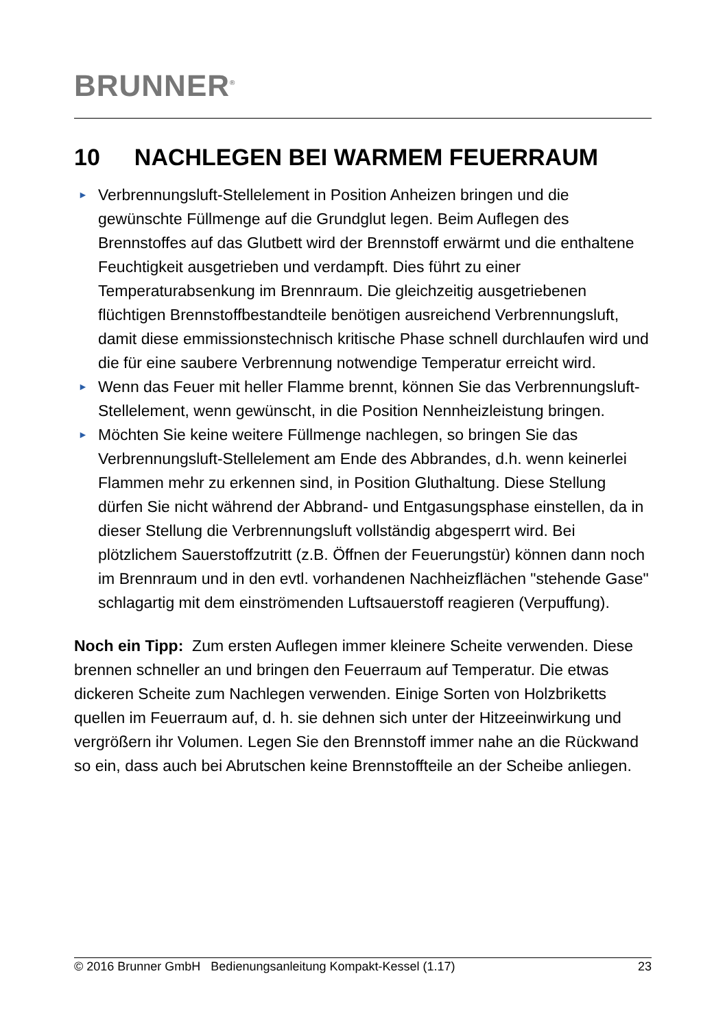BRUNNER<sup>®</sup>
10 NACHLEGEN BEI WARMEM FEUERRAUM
► Verbrennungsluft-Stellelement in Position Anheizen bringen und die gewünschte Füllmenge auf die Grundglut legen. Beim Auflegen des Brennstoffes auf das Glutbett wird der Brennstoff erwärmt und die enthaltene Feuchtigkeit ausgetrieben und verdampft. Dies führt zu einer Temperaturabsenkung im Brennraum. Die gleichzeitig ausgetriebenen flüchtigen Brennstoffbestandteile benötigen ausreichend Verbrennungsluft, damit diese emmissionstechnisch kritische Phase schnell durchlaufen wird und die für eine saubere Verbrennung notwendige Temperatur erreicht wird.
► Wenn das Feuer mit heller Flamme brennt, können Sie das Verbrennungsluft-Stellelement, wenn gewünscht, in die Position Nennheizleistung bringen.
► Möchten Sie keine weitere Füllmenge nachlegen, so bringen Sie das Verbrennungsluft-Stellelement am Ende des Abbrandes, d.h. wenn keinerlei Flammen mehr zu erkennen sind, in Position Gluthaltung. Diese Stellung dürfen Sie nicht während der Abbrand- und Entgasungsphase einstellen, da in dieser Stellung die Verbrennungsluft vollständig abgesperrt wird. Bei plötzlichem Sauerstoffzutritt (z.B. Öffnen der Feuerungstür) können dann noch im Brennraum und in den evtl. vorhandenen Nachheizflächen "stehende Gase" schlagartig mit dem einströmenden Luftsauerstoff reagieren (Verpuffung).
Noch ein Tipp: Zum ersten Auflegen immer kleinere Scheite verwenden. Diese brennen schneller an und bringen den Feuerraum auf Temperatur. Die etwas dickeren Scheite zum Nachlegen verwenden. Einige Sorten von Holzbriketts quellen im Feuerraum auf, d. h. sie dehnen sich unter der Hitzeeinwirkung und vergrößern ihr Volumen. Legen Sie den Brennstoff immer nahe an die Rückwand so ein, dass auch bei Abrutschen keine Brennstoffteile an der Scheibe anliegen.
© 2016 Brunner GmbH Bedienungsanleitung Kompakt-Kessel (1.17) 23